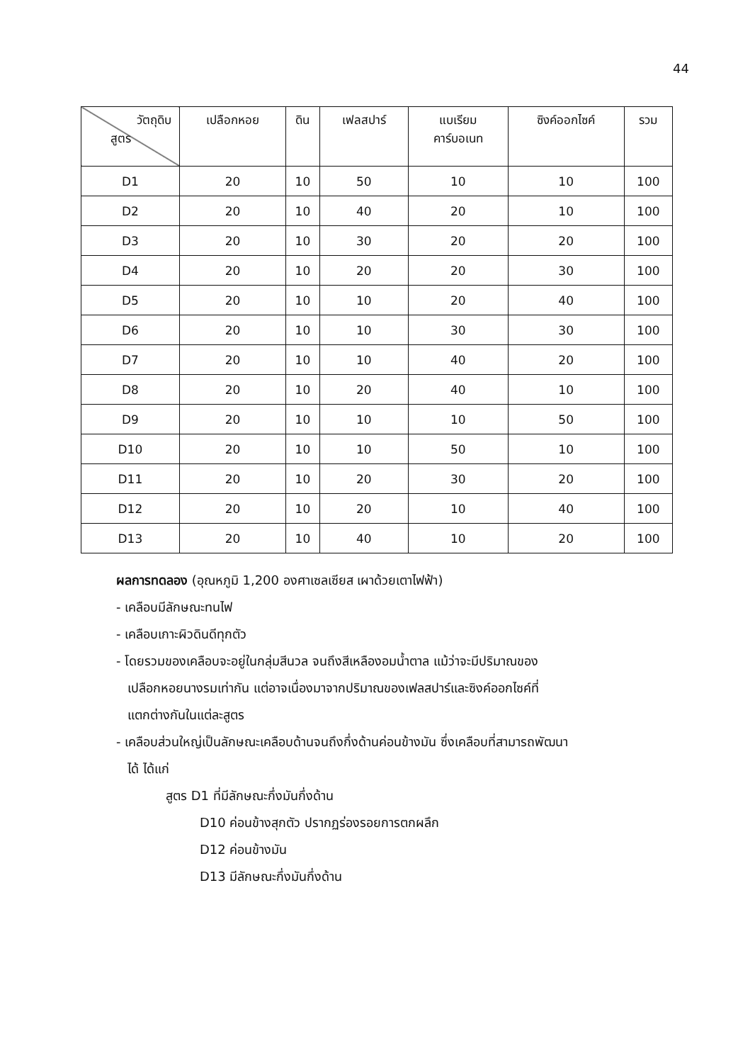44
| วัตถุดิบ สูตร | เปลือกหอย | ดิน | เฟลสปาร์ | แบเรียม คาร์บอเนท | ซิงค์ออกไซค์ | รวม |
| --- | --- | --- | --- | --- | --- | --- |
| D1 | 20 | 10 | 50 | 10 | 10 | 100 |
| D2 | 20 | 10 | 40 | 20 | 10 | 100 |
| D3 | 20 | 10 | 30 | 20 | 20 | 100 |
| D4 | 20 | 10 | 20 | 20 | 30 | 100 |
| D5 | 20 | 10 | 10 | 20 | 40 | 100 |
| D6 | 20 | 10 | 10 | 30 | 30 | 100 |
| D7 | 20 | 10 | 10 | 40 | 20 | 100 |
| D8 | 20 | 10 | 20 | 40 | 10 | 100 |
| D9 | 20 | 10 | 10 | 10 | 50 | 100 |
| D10 | 20 | 10 | 10 | 50 | 10 | 100 |
| D11 | 20 | 10 | 20 | 30 | 20 | 100 |
| D12 | 20 | 10 | 20 | 10 | 40 | 100 |
| D13 | 20 | 10 | 40 | 10 | 20 | 100 |
ผลการทดลอง (อุณหภูมิ 1,200 องศาเซลเซียส เผาด้วยเตาไฟฟ้า)
- เคลือบมีลักษณะทนไฟ
- เคลือบเกาะผิวดินดีทุกตัว
- โดยรวมของเคลือบจะอยู่ในกลุ่มสีนวล จนถึงสีเหลืองอมน้ำตาล แม้ว่าจะมีปริมาณของ
เปลือกหอยนางรมเท่ากัน แต่อาจเนื่องมาจากปริมาณของเฟลสปาร์และซิงค์ออกไซค์ที่
แตกต่างกันในแต่ละสูตร
- เคลือบส่วนใหญ่เป็นลักษณะเคลือบด้านจนถึงกึ่งด้านค่อนข้างมัน ซึ่งเคลือบที่สามารถพัฒนา
ได้ ได้แก่
สูตร D1 ที่มีลักษณะกึ่งมันกึ่งด้าน
D10 ค่อนข้างสุกตัว ปรากฏร่องรอยการตกผลึก
D12 ค่อนข้างมัน
D13 มีลักษณะกึ่งมันกึ่งด้าน